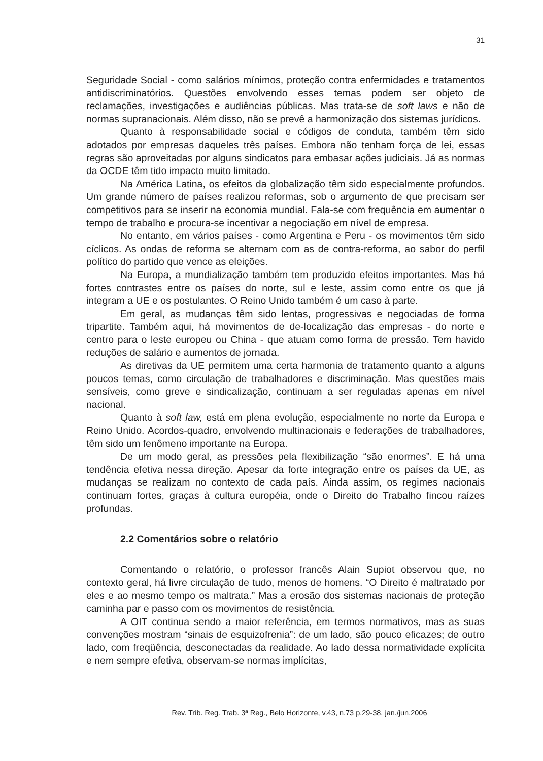31
Seguridade Social - como salários mínimos, proteção contra enfermidades e tratamentos antidiscriminatórios. Questões envolvendo esses temas podem ser objeto de reclamações, investigações e audiências públicas. Mas trata-se de soft laws e não de normas supranacionais. Além disso, não se prevê a harmonização dos sistemas jurídicos.
Quanto à responsabilidade social e códigos de conduta, também têm sido adotados por empresas daqueles três países. Embora não tenham força de lei, essas regras são aproveitadas por alguns sindicatos para embasar ações judiciais. Já as normas da OCDE têm tido impacto muito limitado.
Na América Latina, os efeitos da globalização têm sido especialmente profundos. Um grande número de países realizou reformas, sob o argumento de que precisam ser competitivos para se inserir na economia mundial. Fala-se com frequência em aumentar o tempo de trabalho e procura-se incentivar a negociação em nível de empresa.
No entanto, em vários países - como Argentina e Peru - os movimentos têm sido cíclicos. As ondas de reforma se alternam com as de contra-reforma, ao sabor do perfil político do partido que vence as eleições.
Na Europa, a mundialização também tem produzido efeitos importantes. Mas há fortes contrastes entre os países do norte, sul e leste, assim como entre os que já integram a UE e os postulantes. O Reino Unido também é um caso à parte.
Em geral, as mudanças têm sido lentas, progressivas e negociadas de forma tripartite. Também aqui, há movimentos de de-localização das empresas - do norte e centro para o leste europeu ou China - que atuam como forma de pressão. Tem havido reduções de salário e aumentos de jornada.
As diretivas da UE permitem uma certa harmonia de tratamento quanto a alguns poucos temas, como circulação de trabalhadores e discriminação. Mas questões mais sensíveis, como greve e sindicalização, continuam a ser reguladas apenas em nível nacional.
Quanto à soft law, está em plena evolução, especialmente no norte da Europa e Reino Unido. Acordos-quadro, envolvendo multinacionais e federações de trabalhadores, têm sido um fenômeno importante na Europa.
De um modo geral, as pressões pela flexibilização “são enormes”. E há uma tendência efetiva nessa direção. Apesar da forte integração entre os países da UE, as mudanças se realizam no contexto de cada país. Ainda assim, os regimes nacionais continuam fortes, graças à cultura européia, onde o Direito do Trabalho fincou raízes profundas.
2.2 Comentários sobre o relatório
Comentando o relatório, o professor francês Alain Supiot observou que, no contexto geral, há livre circulação de tudo, menos de homens. “O Direito é maltratado por eles e ao mesmo tempo os maltrata.” Mas a erosão dos sistemas nacionais de proteção caminha par e passo com os movimentos de resistência.
A OIT continua sendo a maior referência, em termos normativos, mas as suas convenções mostram “sinais de esquizofrenia”: de um lado, são pouco eficazes; de outro lado, com freqüência, desconectadas da realidade. Ao lado dessa normatividade explícita e nem sempre efetiva, observam-se normas implícitas,
Rev. Trib. Reg. Trab. 3ª Reg., Belo Horizonte, v.43, n.73 p.29-38, jan./jun.2006